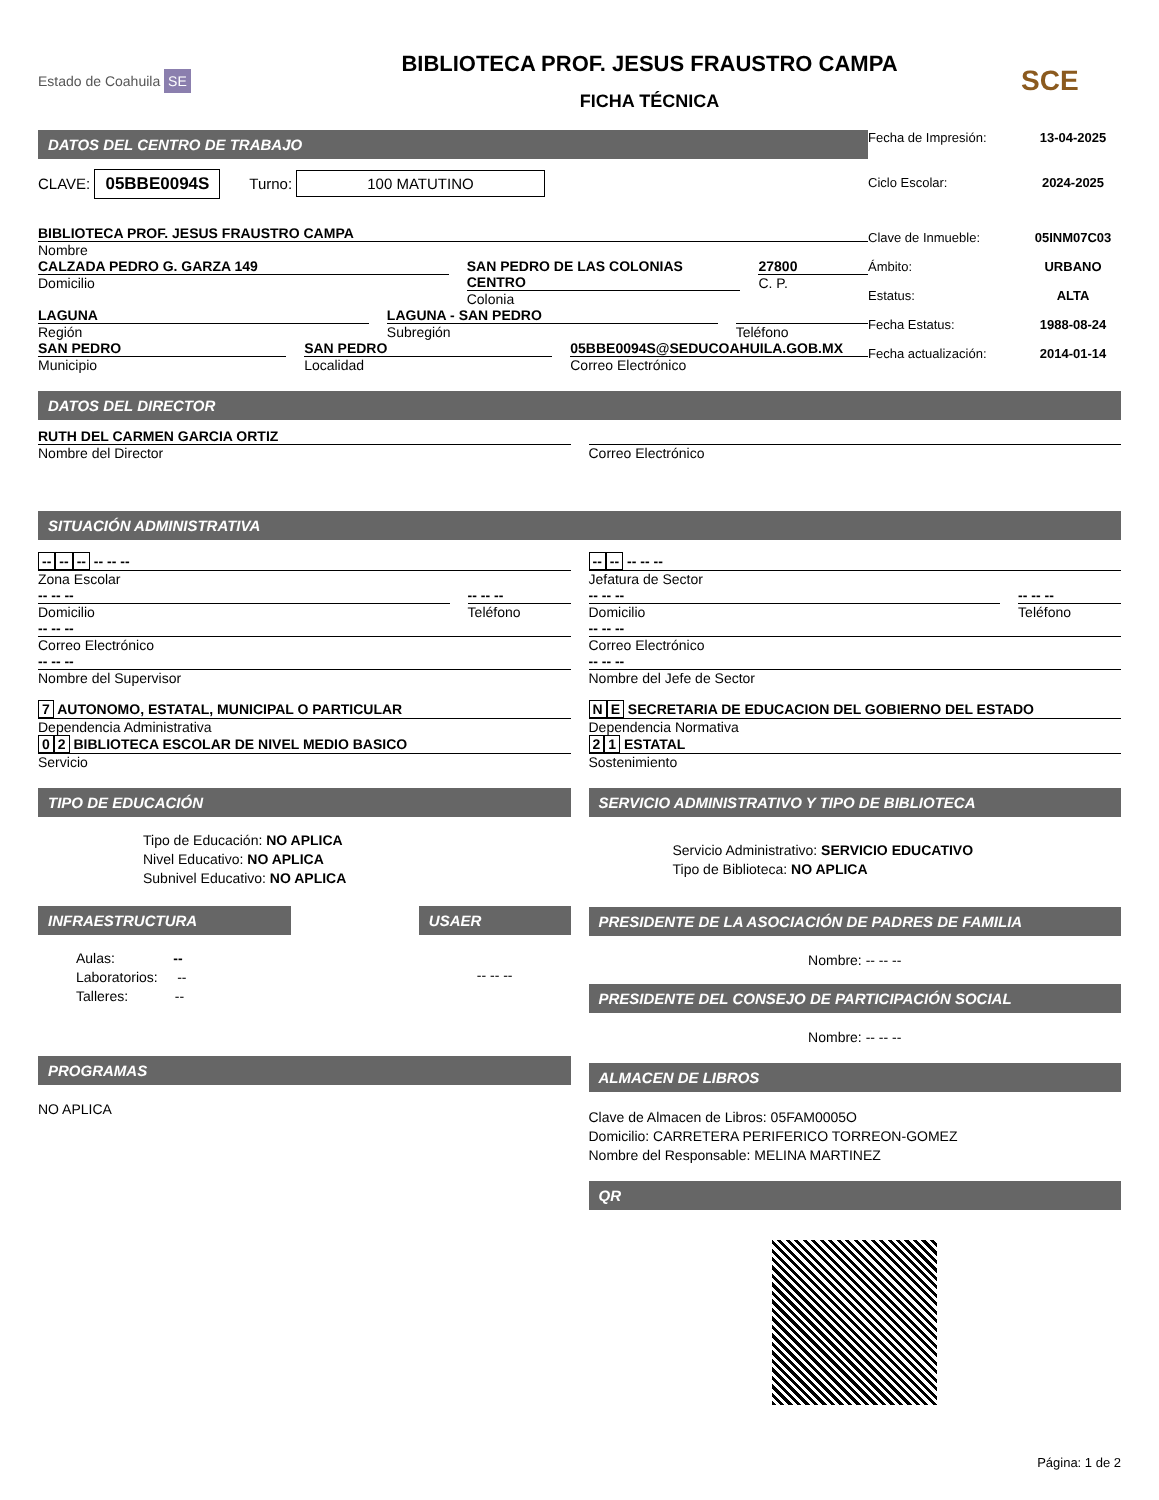Estado de Coahuila SE
BIBLIOTECA PROF. JESUS FRAUSTRO CAMPA
FICHA TÉCNICA
SCE
DATOS DEL CENTRO DE TRABAJO
CLAVE: 05BBE0094S Turno: 100 MATUTINO
BIBLIOTECA PROF. JESUS FRAUSTRO CAMPA
Nombre
CALZADA PEDRO G. GARZA 149
Domicilio
SAN PEDRO DE LAS COLONIAS CENTRO
Colonia
27800
C. P.
LAGUNA
Región
LAGUNA - SAN PEDRO
Subregión
Teléfono
SAN PEDRO
Municipio
SAN PEDRO
Localidad
05BBE0094S@SEDUCOAHUILA.GOB.MX
Correo Electrónico
Fecha de Impresión: 13-04-2025
Ciclo Escolar: 2024-2025
Clave de Inmueble: 05INM07C03
Ámbito: URBANO
Estatus: ALTA
Fecha Estatus: 1988-08-24
Fecha actualización: 2014-01-14
DATOS DEL DIRECTOR
RUTH DEL CARMEN GARCIA ORTIZ
Nombre del Director
Correo Electrónico
SITUACIÓN ADMINISTRATIVA
-- -- -- -- -- --
Zona Escolar
-- -- --
Domicilio
-- -- --
Teléfono
-- -- --
Correo Electrónico
-- -- --
Nombre del Supervisor
7 AUTONOMO, ESTATAL, MUNICIPAL O PARTICULAR
Dependencia Administrativa
0 2 BIBLIOTECA ESCOLAR DE NIVEL MEDIO BASICO
Servicio
-- -- -- -- --
Jefatura de Sector
-- -- --
Domicilio
-- -- --
Teléfono
-- -- --
Correo Electrónico
-- -- --
Nombre del Jefe de Sector
N E SECRETARIA DE EDUCACION DEL GOBIERNO DEL ESTADO
Dependencia Normativa
2 1 ESTATAL
Sostenimiento
TIPO DE EDUCACIÓN
Tipo de Educación: NO APLICA
Nivel Educativo: NO APLICA
Subnivel Educativo: NO APLICA
INFRAESTRUCTURA
Aulas: --
Laboratorios: --
Talleres: --
USAER
-- -- --
PROGRAMAS
NO APLICA
SERVICIO ADMINISTRATIVO Y TIPO DE BIBLIOTECA
Servicio Administrativo: SERVICIO EDUCATIVO
Tipo de Biblioteca: NO APLICA
PRESIDENTE DE LA ASOCIACIÓN DE PADRES DE FAMILIA
Nombre: -- -- --
PRESIDENTE DEL CONSEJO DE PARTICIPACIÓN SOCIAL
Nombre: -- -- --
ALMACEN DE LIBROS
Clave de Almacen de Libros: 05FAM0005O
Domicilio: CARRETERA PERIFERICO TORREON-GOMEZ
Nombre del Responsable: MELINA MARTINEZ
QR
Página: 1 de 2